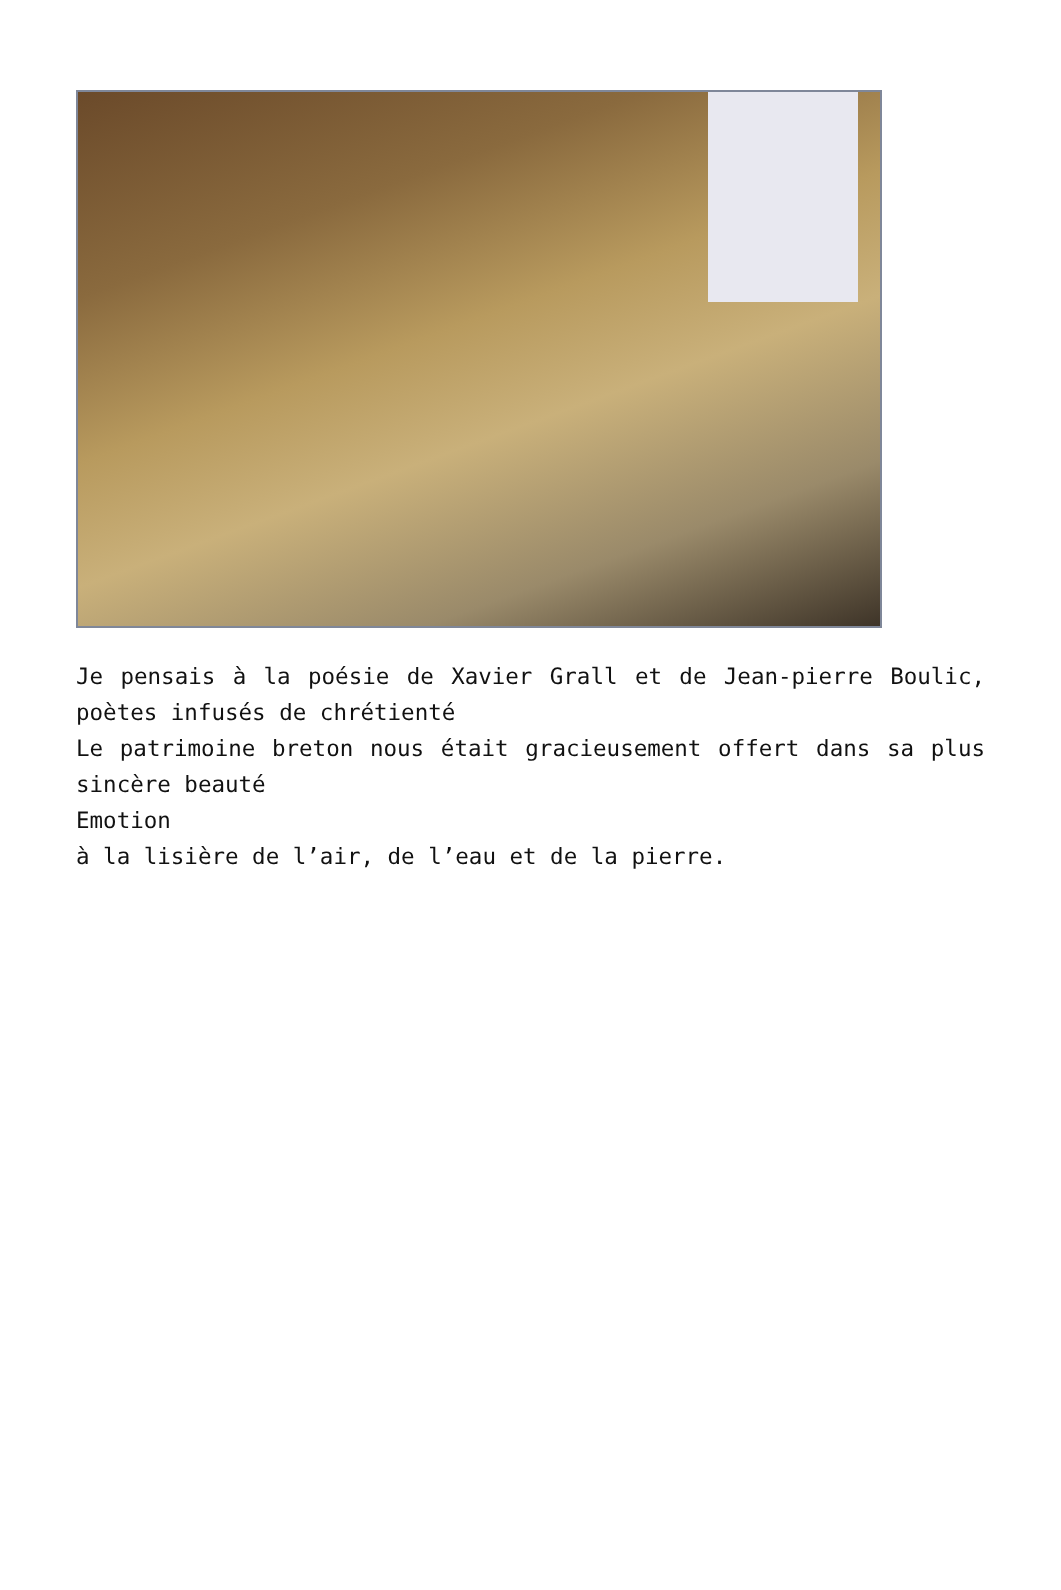Je pensais à la poésie de Xavier Grall et de Jean-pierre Boulic, poètes infusés de chrétienté
Le patrimoine breton nous était gracieusement offert dans sa plus sincère beauté
Emotion
à la lisière de l’air, de l’eau et de la pierre.